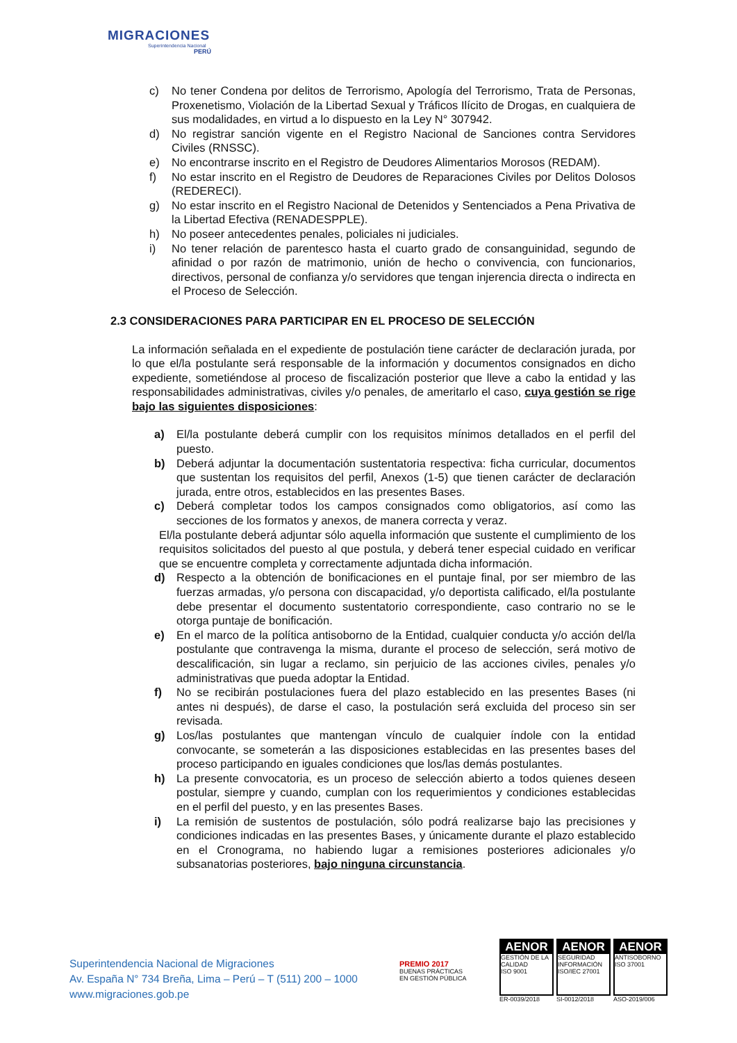MIGRACIONES
Superintendencia Nacional
PERÚ
c) No tener Condena por delitos de Terrorismo, Apología del Terrorismo, Trata de Personas, Proxenetismo, Violación de la Libertad Sexual y Tráficos Ilícito de Drogas, en cualquiera de sus modalidades, en virtud a lo dispuesto en la Ley N° 307942.
d) No registrar sanción vigente en el Registro Nacional de Sanciones contra Servidores Civiles (RNSSC).
e) No encontrarse inscrito en el Registro de Deudores Alimentarios Morosos (REDAM).
f) No estar inscrito en el Registro de Deudores de Reparaciones Civiles por Delitos Dolosos (REDERECI).
g) No estar inscrito en el Registro Nacional de Detenidos y Sentenciados a Pena Privativa de la Libertad Efectiva (RENADESPPLE).
h) No poseer antecedentes penales, policiales ni judiciales.
i) No tener relación de parentesco hasta el cuarto grado de consanguinidad, segundo de afinidad o por razón de matrimonio, unión de hecho o convivencia, con funcionarios, directivos, personal de confianza y/o servidores que tengan injerencia directa o indirecta en el Proceso de Selección.
2.3 CONSIDERACIONES PARA PARTICIPAR EN EL PROCESO DE SELECCIÓN
La información señalada en el expediente de postulación tiene carácter de declaración jurada, por lo que el/la postulante será responsable de la información y documentos consignados en dicho expediente, sometiéndose al proceso de fiscalización posterior que lleve a cabo la entidad y las responsabilidades administrativas, civiles y/o penales, de ameritarlo el caso, cuya gestión se rige bajo las siguientes disposiciones:
a) El/la postulante deberá cumplir con los requisitos mínimos detallados en el perfil del puesto.
b) Deberá adjuntar la documentación sustentatoria respectiva: ficha curricular, documentos que sustentan los requisitos del perfil, Anexos (1-5) que tienen carácter de declaración jurada, entre otros, establecidos en las presentes Bases.
c) Deberá completar todos los campos consignados como obligatorios, así como las secciones de los formatos y anexos, de manera correcta y veraz.
El/la postulante deberá adjuntar sólo aquella información que sustente el cumplimiento de los requisitos solicitados del puesto al que postula, y deberá tener especial cuidado en verificar que se encuentre completa y correctamente adjuntada dicha información.
d) Respecto a la obtención de bonificaciones en el puntaje final, por ser miembro de las fuerzas armadas, y/o persona con discapacidad, y/o deportista calificado, el/la postulante debe presentar el documento sustentatorio correspondiente, caso contrario no se le otorga puntaje de bonificación.
e) En el marco de la política antisoborno de la Entidad, cualquier conducta y/o acción del/la postulante que contravenga la misma, durante el proceso de selección, será motivo de descalificación, sin lugar a reclamo, sin perjuicio de las acciones civiles, penales y/o administrativas que pueda adoptar la Entidad.
f) No se recibirán postulaciones fuera del plazo establecido en las presentes Bases (ni antes ni después), de darse el caso, la postulación será excluida del proceso sin ser revisada.
g) Los/las postulantes que mantengan vínculo de cualquier índole con la entidad convocante, se someterán a las disposiciones establecidas en las presentes bases del proceso participando en iguales condiciones que los/las demás postulantes.
h) La presente convocatoria, es un proceso de selección abierto a todos quienes deseen postular, siempre y cuando, cumplan con los requerimientos y condiciones establecidas en el perfil del puesto, y en las presentes Bases.
i) La remisión de sustentos de postulación, sólo podrá realizarse bajo las precisiones y condiciones indicadas en las presentes Bases, y únicamente durante el plazo establecido en el Cronograma, no habiendo lugar a remisiones posteriores adicionales y/o subsanatorias posteriores, bajo ninguna circunstancia.
Superintendencia Nacional de Migraciones
Av. España N° 734 Breña, Lima – Perú – T (511) 200 – 1000
www.migraciones.gob.pe
PREMIO 2017
BUENAS PRÁCTICAS
EN GESTIÓN PÚBLICA
AENOR
GESTIÓN DE LA CALIDAD
ISO 9001
ER-0039/2018
AENOR
SEGURIDAD INFORMACIÓN
ISO/IEC 27001
SI-0012/2018
AENOR
ANTISOBORNO
ISO 37001
ASO-2019/006